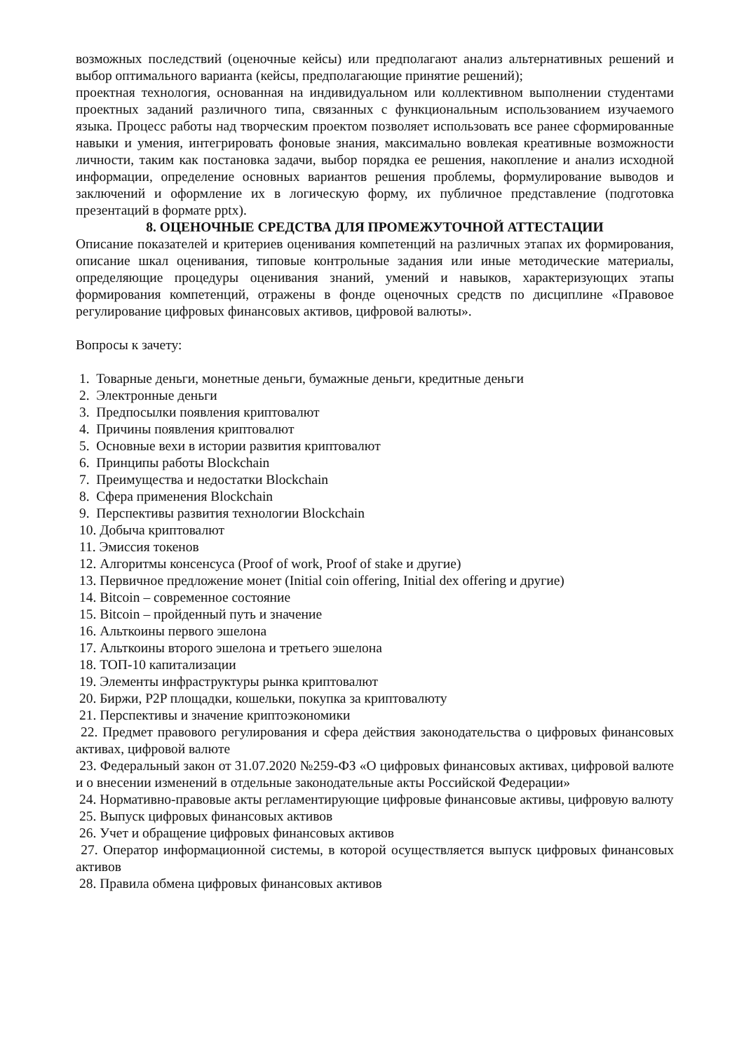возможных последствий (оценочные кейсы) или предполагают анализ альтернативных решений и выбор оптимального варианта (кейсы, предполагающие принятие решений);
проектная технология, основанная на индивидуальном или коллективном выполнении студентами проектных заданий различного типа, связанных с функциональным использованием изучаемого языка. Процесс работы над творческим проектом позволяет использовать все ранее сформированные навыки и умения, интегрировать фоновые знания, максимально вовлекая креативные возможности личности, таким как постановка задачи, выбор порядка ее решения, накопление и анализ исходной информации, определение основных вариантов решения проблемы, формулирование выводов и заключений и оформление их в логическую форму, их публичное представление (подготовка презентаций в формате pptx).
8. ОЦЕНОЧНЫЕ СРЕДСТВА ДЛЯ ПРОМЕЖУТОЧНОЙ АТТЕСТАЦИИ
Описание показателей и критериев оценивания компетенций на различных этапах их формирования, описание шкал оценивания, типовые контрольные задания или иные методические материалы, определяющие процедуры оценивания знаний, умений и навыков, характеризующих этапы формирования компетенций, отражены в фонде оценочных средств по дисциплине «Правовое регулирование цифровых финансовых активов, цифровой валюты».
Вопросы к зачету:
1. Товарные деньги, монетные деньги, бумажные деньги, кредитные деньги
2. Электронные деньги
3. Предпосылки появления криптовалют
4. Причины появления криптовалют
5. Основные вехи в истории развития криптовалют
6. Принципы работы Blockchain
7. Преимущества и недостатки Blockchain
8. Сфера применения Blockchain
9. Перспективы развития технологии Blockchain
10. Добыча криптовалют
11. Эмиссия токенов
12. Алгоритмы консенсуса (Proof of work, Proof of stake и другие)
13. Первичное предложение монет (Initial coin offering, Initial dex offering и другие)
14. Bitcoin – современное состояние
15. Bitcoin – пройденный путь и значение
16. Альткоины первого эшелона
17. Альткоины второго эшелона и третьего эшелона
18. ТОП-10 капитализации
19. Элементы инфраструктуры рынка криптовалют
20. Биржи, P2P площадки, кошельки, покупка за криптовалюту
21. Перспективы и значение криптоэкономики
22. Предмет правового регулирования и сфера действия законодательства о цифровых финансовых активах, цифровой валюте
23. Федеральный закон от 31.07.2020 №259-ФЗ «О цифровых финансовых активах, цифровой валюте и о внесении изменений в отдельные законодательные акты Российской Федерации»
24. Нормативно-правовые акты регламентирующие цифровые финансовые активы, цифровую валюту
25. Выпуск цифровых финансовых активов
26. Учет и обращение цифровых финансовых активов
27. Оператор информационной системы, в которой осуществляется выпуск цифровых финансовых активов
28. Правила обмена цифровых финансовых активов